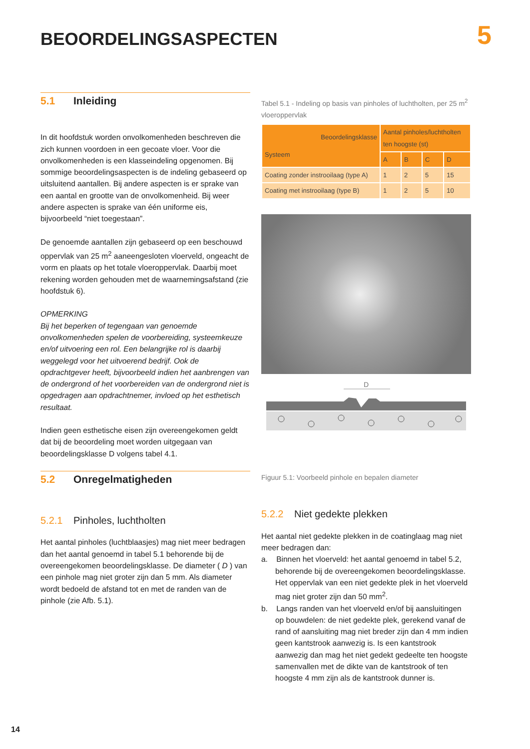BEOORDELINGSASPECTEN 5
5.1 Inleiding
In dit hoofdstuk worden onvolkomenheden beschreven die zich kunnen voordoen in een gecoate vloer. Voor die onvolkomenheden is een klasseindeling opgenomen. Bij sommige beoordelingsaspecten is de indeling gebaseerd op uitsluitend aantallen. Bij andere aspecten is er sprake van een aantal en grootte van de onvolkomenheid. Bij weer andere aspecten is sprake van één uniforme eis, bijvoorbeeld “niet toegestaan”.
De genoemde aantallen zijn gebaseerd op een beschouwd oppervlak van 25 m<sup>2</sup> aaneengesloten vloerveld, ongeacht de vorm en plaats op het totale vloeroppervlak. Daarbij moet rekening worden gehouden met de waarnemingsafstand (zie hoofdstuk 6).
OPMERKING
Bij het beperken of tegengaan van genoemde onvolkomenheden spelen de voorbereiding, systeemkeuze en/of uitvoering een rol. Een belangrijke rol is daarbij weggelegd voor het uitvoerend bedrijf. Ook de opdrachtgever heeft, bijvoorbeeld indien het aanbrengen van de ondergrond of het voorbereiden van de ondergrond niet is opgedragen aan opdrachtnemer, invloed op het esthetisch resultaat.
Indien geen esthetische eisen zijn overeengekomen geldt dat bij de beoordeling moet worden uitgegaan van beoordelingsklasse D volgens tabel 4.1.
5.2 Onregelmatigheden
5.2.1 Pinholes, luchtholten
Het aantal pinholes (luchtblaasjes) mag niet meer bedragen dan het aantal genoemd in tabel 5.1 behorende bij de overeengekomen beoordelingsklasse. De diameter ( D ) van een pinhole mag niet groter zijn dan 5 mm. Als diameter wordt bedoeld de afstand tot en met de randen van de pinhole (zie Afb. 5.1).
Tabel 5.1 - Indeling op basis van pinholes of luchtholten, per 25 m<sup>2</sup> vloeroppervlak
| Beoordelingsklasse Systeem | Aantal pinholes/luchtholten ten hoogste (st) | | | |
| | A | B | C | D |
| Coating zonder instrooilaag (type A) | 1 | 2 | 5 | 15 |
| Coating met instrooilaag (type B) | 1 | 2 | 5 | 10 |
D
Figuur 5.1: Voorbeeld pinhole en bepalen diameter
5.2.2 Niet gedekte plekken
Het aantal niet gedekte plekken in de coatinglaag mag niet meer bedragen dan:
a. Binnen het vloerveld: het aantal genoemd in tabel 5.2, behorende bij de overeengekomen beoordelingsklasse. Het oppervlak van een niet gedekte plek in het vloerveld mag niet groter zijn dan 50 mm<sup>2</sup>.
b. Langs randen van het vloerveld en/of bij aansluitingen op bouwdelen: de niet gedekte plek, gerekend vanaf de rand of aansluiting mag niet breder zijn dan 4 mm indien geen kantstrook aanwezig is. Is een kantstrook aanwezig dan mag het niet gedekt gedeelte ten hoogste samenvallen met de dikte van de kantstrook of ten hoogste 4 mm zijn als de kantstrook dunner is.
14